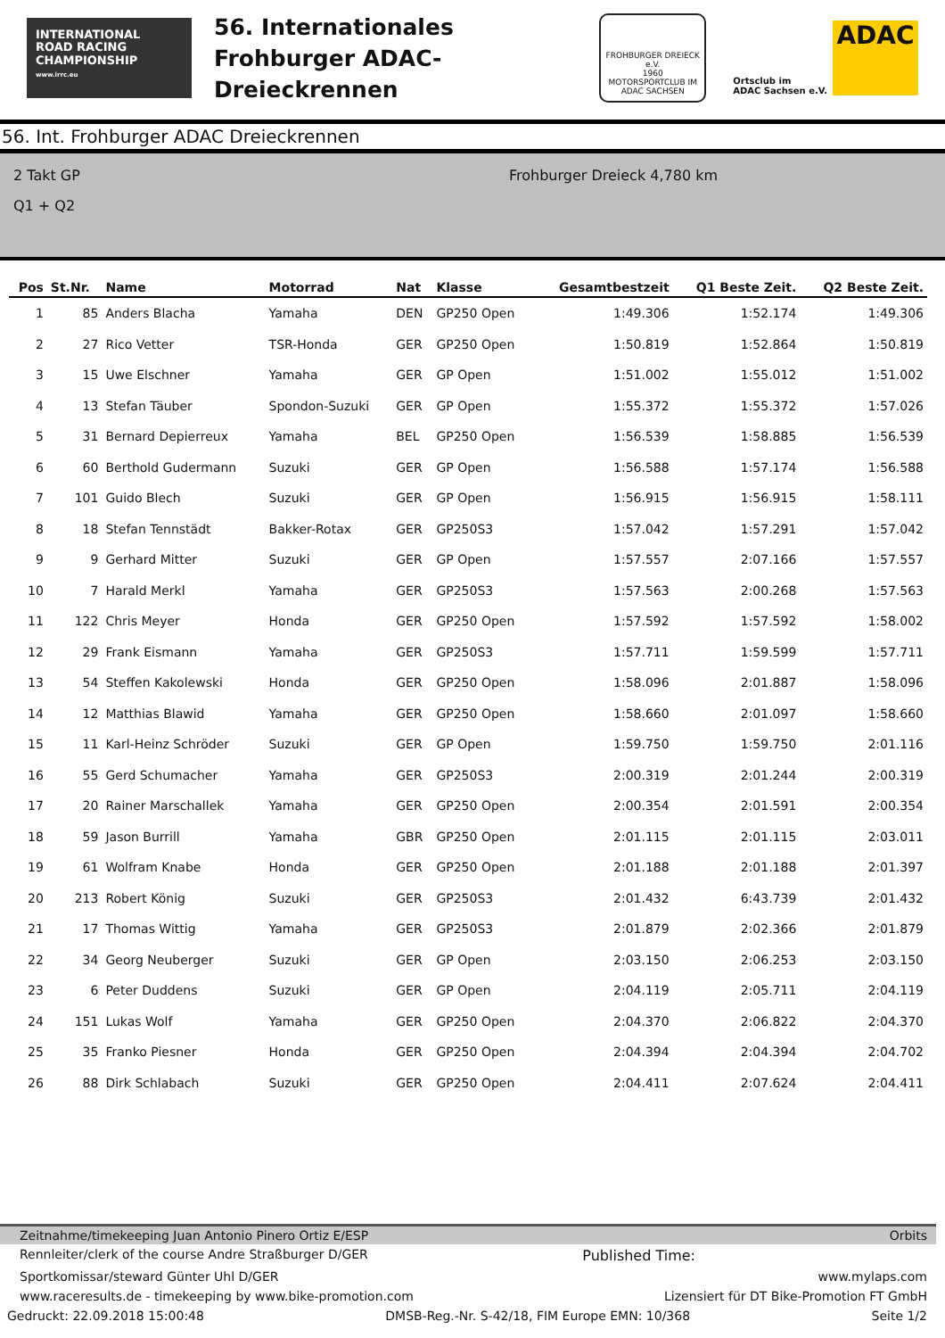INTERNATIONAL
ROAD RACING
CHAMPIONSHIP
www.irrc.eu
56. Internationales
Frohburger ADAC-Dreieckrennen
FROHBURGER DREIECK e.V.
1960
MOTORSPORTCLUB IM ADAC SACHSEN
Ortsclub im
ADAC Sachsen e.V.
ADAC
56. Int. Frohburger ADAC Dreieckrennen
2 Takt GP
Q1 + Q2
Frohburger Dreieck 4,780 km
| Pos | St.Nr. | Name | Motorrad | Nat | Klasse | Gesamtbestzeit | Q1 Beste Zeit. | Q2 Beste Zeit. |
| --- | --- | --- | --- | --- | --- | --- | --- | --- |
| 1 | 85 | Anders Blacha | Yamaha | DEN | GP250 Open | 1:49.306 | 1:52.174 | 1:49.306 |
| 2 | 27 | Rico Vetter | TSR-Honda | GER | GP250 Open | 1:50.819 | 1:52.864 | 1:50.819 |
| 3 | 15 | Uwe Elschner | Yamaha | GER | GP Open | 1:51.002 | 1:55.012 | 1:51.002 |
| 4 | 13 | Stefan Täuber | Spondon-Suzuki | GER | GP Open | 1:55.372 | 1:55.372 | 1:57.026 |
| 5 | 31 | Bernard Depierreux | Yamaha | BEL | GP250 Open | 1:56.539 | 1:58.885 | 1:56.539 |
| 6 | 60 | Berthold Gudermann | Suzuki | GER | GP Open | 1:56.588 | 1:57.174 | 1:56.588 |
| 7 | 101 | Guido Blech | Suzuki | GER | GP Open | 1:56.915 | 1:56.915 | 1:58.111 |
| 8 | 18 | Stefan Tennstädt | Bakker-Rotax | GER | GP250S3 | 1:57.042 | 1:57.291 | 1:57.042 |
| 9 | 9 | Gerhard Mitter | Suzuki | GER | GP Open | 1:57.557 | 2:07.166 | 1:57.557 |
| 10 | 7 | Harald Merkl | Yamaha | GER | GP250S3 | 1:57.563 | 2:00.268 | 1:57.563 |
| 11 | 122 | Chris Meyer | Honda | GER | GP250 Open | 1:57.592 | 1:57.592 | 1:58.002 |
| 12 | 29 | Frank Eismann | Yamaha | GER | GP250S3 | 1:57.711 | 1:59.599 | 1:57.711 |
| 13 | 54 | Steffen Kakolewski | Honda | GER | GP250 Open | 1:58.096 | 2:01.887 | 1:58.096 |
| 14 | 12 | Matthias Blawid | Yamaha | GER | GP250 Open | 1:58.660 | 2:01.097 | 1:58.660 |
| 15 | 11 | Karl-Heinz Schröder | Suzuki | GER | GP Open | 1:59.750 | 1:59.750 | 2:01.116 |
| 16 | 55 | Gerd Schumacher | Yamaha | GER | GP250S3 | 2:00.319 | 2:01.244 | 2:00.319 |
| 17 | 20 | Rainer Marschallek | Yamaha | GER | GP250 Open | 2:00.354 | 2:01.591 | 2:00.354 |
| 18 | 59 | Jason Burrill | Yamaha | GBR | GP250 Open | 2:01.115 | 2:01.115 | 2:03.011 |
| 19 | 61 | Wolfram Knabe | Honda | GER | GP250 Open | 2:01.188 | 2:01.188 | 2:01.397 |
| 20 | 213 | Robert König | Suzuki | GER | GP250S3 | 2:01.432 | 6:43.739 | 2:01.432 |
| 21 | 17 | Thomas Wittig | Yamaha | GER | GP250S3 | 2:01.879 | 2:02.366 | 2:01.879 |
| 22 | 34 | Georg Neuberger | Suzuki | GER | GP Open | 2:03.150 | 2:06.253 | 2:03.150 |
| 23 | 6 | Peter Duddens | Suzuki | GER | GP Open | 2:04.119 | 2:05.711 | 2:04.119 |
| 24 | 151 | Lukas Wolf | Yamaha | GER | GP250 Open | 2:04.370 | 2:06.822 | 2:04.370 |
| 25 | 35 | Franko Piesner | Honda | GER | GP250 Open | 2:04.394 | 2:04.394 | 2:04.702 |
| 26 | 88 | Dirk Schlabach | Suzuki | GER | GP250 Open | 2:04.411 | 2:07.624 | 2:04.411 |
Zeitnahme/timekeeping Juan Antonio Pinero Ortiz E/ESP Orbits
Rennleiter/clerk of the course Andre Straßburger D/GER Published Time:
Sportkomissar/steward Günter Uhl D/GER www.mylaps.com
www.raceresults.de - timekeeping by www.bike-promotion.com Lizensiert für DT Bike-Promotion FT GmbH
Gedruckt: 22.09.2018 15:00:48 DMSB-Reg.-Nr. S-42/18, FIM Europe EMN: 10/368 Seite 1/2